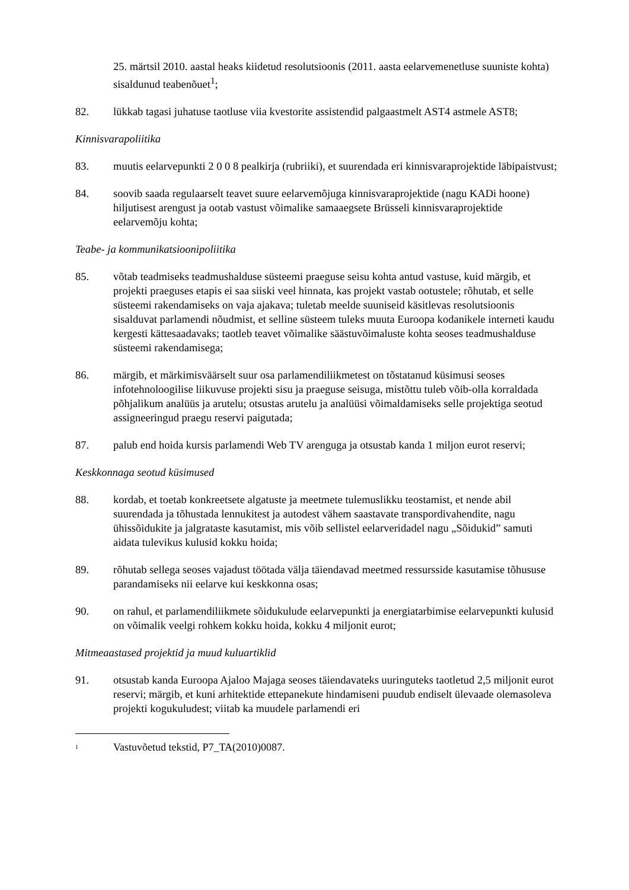25. märtsil 2010. aastal heaks kiidetud resolutsioonis (2011. aasta eelarvemenetluse suuniste kohta) sisaldunud teabenõuet<sup>1</sup>;
82. lükkab tagasi juhatuse taotluse viia kvestorite assistendid palgaastmelt AST4 astmele AST8;
Kinnisvarapoliitika
83. muutis eelarvepunkti 2 0 0 8 pealkirja (rubriiki), et suurendada eri kinnisvaraprojektide läbipaistvust;
84. soovib saada regulaarselt teavet suure eelarvemõjuga kinnisvaraprojektide (nagu KADi hoone) hiljutisest arengust ja ootab vastust võimalike samaaegsete Brüsseli kinnisvaraprojektide eelarvemõju kohta;
Teabe- ja kommunikatsioonipoliitika
85. võtab teadmiseks teadmushalduse süsteemi praeguse seisu kohta antud vastuse, kuid märgib, et projekti praeguses etapis ei saa siiski veel hinnata, kas projekt vastab ootustele; rõhutab, et selle süsteemi rakendamiseks on vaja ajakava; tuletab meelde suuniseid käsitlevas resolutsioonis sisalduvat parlamendi nõudmist, et selline süsteem tuleks muuta Euroopa kodanikele interneti kaudu kergesti kättesaadavaks; taotleb teavet võimalike säästuvõimaluste kohta seoses teadmushalduse süsteemi rakendamisega;
86. märgib, et märkimisväärselt suur osa parlamendiliikmetest on tõstatanud küsimusi seoses infotehnoloogilise liikuvuse projekti sisu ja praeguse seisuga, mistõttu tuleb võib-olla korraldada põhjalikum analüüs ja arutelu; otsustas arutelu ja analüüsi võimaldamiseks selle projektiga seotud assigneeringud praegu reservi paigutada;
87. palub end hoida kursis parlamendi Web TV arenguga ja otsustab kanda 1 miljon eurot reservi;
Keskkonnaga seotud küsimused
88. kordab, et toetab konkreetsete algatuste ja meetmete tulemuslikku teostamist, et nende abil suurendada ja tõhustada lennukitest ja autodest vähem saastavate transpordivahendite, nagu ühissõidukite ja jalgrataste kasutamist, mis võib sellistel eelarveridadel nagu „Sõidukid” samuti aidata tulevikus kulusid kokku hoida;
89. rõhutab sellega seoses vajadust töötada välja täiendavad meetmed ressursside kasutamise tõhususe parandamiseks nii eelarve kui keskkonna osas;
90. on rahul, et parlamendiliikmete sõidukulude eelarvepunkti ja energiatarbimise eelarvepunkti kulusid on võimalik veelgi rohkem kokku hoida, kokku 4 miljonit eurot;
Mitmeaastased projektid ja muud kuluartiklid
91. otsustab kanda Euroopa Ajaloo Majaga seoses täiendavateks uuringuteks taotletud 2,5 miljonit eurot reservi; märgib, et kuni arhitektide ettepanekute hindamiseni puudub endiselt ülevaade olemasoleva projekti kogukuludest; viitab ka muudele parlamendi eri
<sup>1</sup>
Vastuvõetud tekstid, P7_TA(2010)0087.